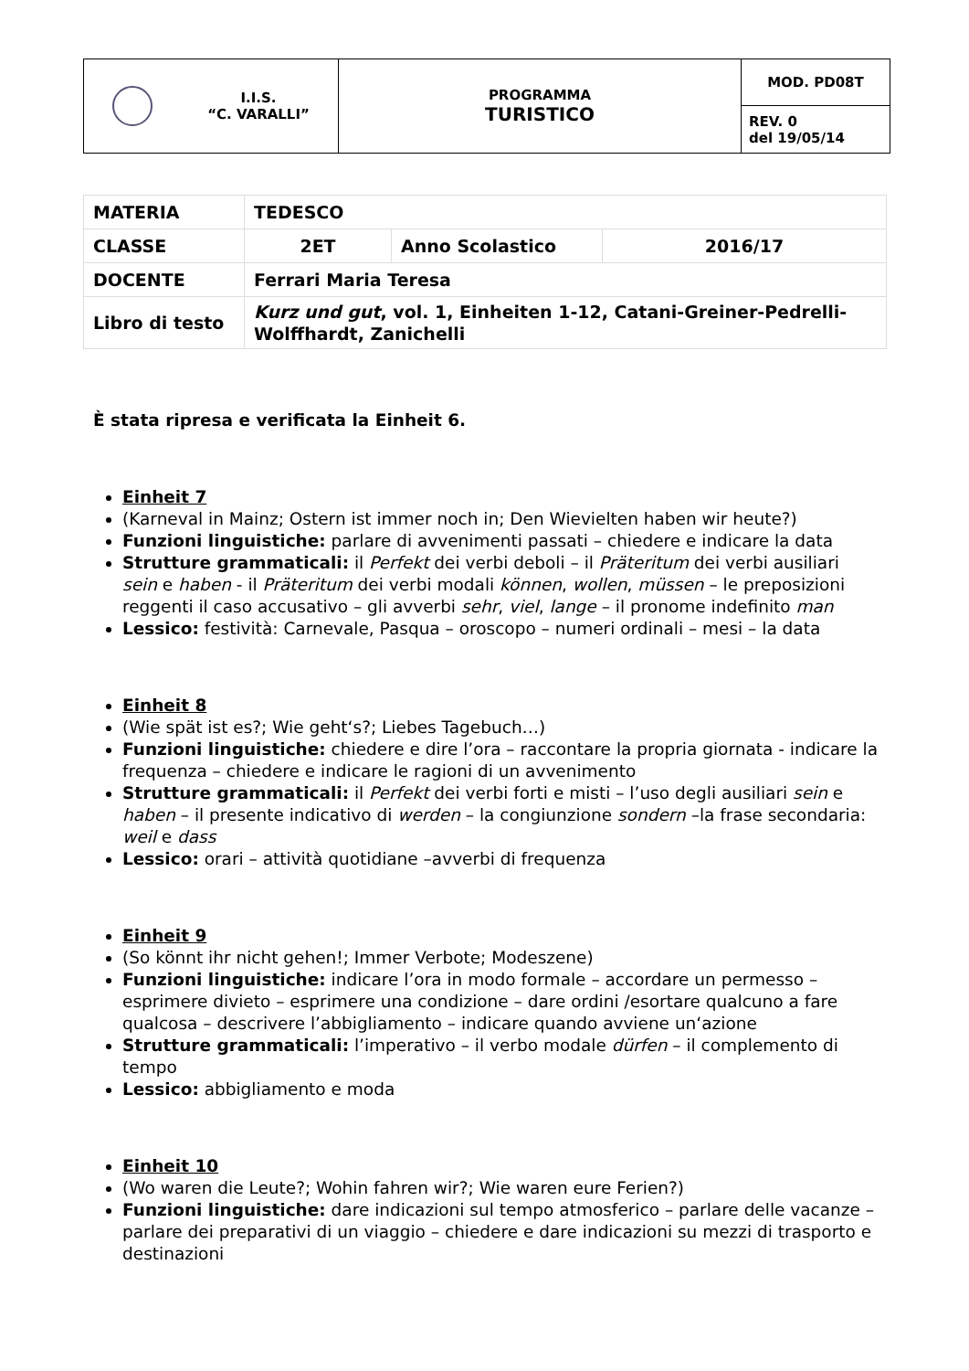| I.I.S. “C. VARALLI” | PROGRAMMA TURISTICO | MOD. PD08T |
| | | REV. 0 del 19/05/14 |
| MATERIA | TEDESCO | | |
| CLASSE | 2ET | Anno Scolastico | 2016/17 |
| DOCENTE | Ferrari Maria Teresa | | |
| Libro di testo | Kurz und gut , vol. 1, Einheiten 1-12, Catani-Greiner-Pedrelli- Wolffhardt, Zanichelli | | |
È stata ripresa e verificata la Einheit 6.
Einheit 7
(Karneval in Mainz; Ostern ist immer noch in; Den Wievielten haben wir heute?)
Funzioni linguistiche: parlare di avvenimenti passati – chiedere e indicare la data
Strutture grammaticali: il Perfekt dei verbi deboli – il Präteritum dei verbi ausiliari sein e haben - il Präteritum dei verbi modali können, wollen, müssen – le preposizioni reggenti il caso accusativo – gli avverbi sehr, viel, lange – il pronome indefinito man
Lessico: festività: Carnevale, Pasqua – oroscopo – numeri ordinali – mesi – la data
Einheit 8
(Wie spät ist es?; Wie geht‘s?; Liebes Tagebuch…)
Funzioni linguistiche: chiedere e dire l’ora – raccontare la propria giornata - indicare la frequenza – chiedere e indicare le ragioni di un avvenimento
Strutture grammaticali: il Perfekt dei verbi forti e misti – l’uso degli ausiliari sein e haben – il presente indicativo di werden – la congiunzione sondern –la frase secondaria: weil e dass
Lessico: orari – attività quotidiane –avverbi di frequenza
Einheit 9
(So könnt ihr nicht gehen!; Immer Verbote; Modeszene)
Funzioni linguistiche: indicare l’ora in modo formale – accordare un permesso – esprimere divieto – esprimere una condizione – dare ordini /esortare qualcuno a fare qualcosa – descrivere l’abbigliamento – indicare quando avviene un‘azione
Strutture grammaticali: l’imperativo – il verbo modale dürfen – il complemento di tempo
Lessico: abbigliamento e moda
Einheit 10
(Wo waren die Leute?; Wohin fahren wir?; Wie waren eure Ferien?)
Funzioni linguistiche: dare indicazioni sul tempo atmosferico – parlare delle vacanze – parlare dei preparativi di un viaggio – chiedere e dare indicazioni su mezzi di trasporto e destinazioni